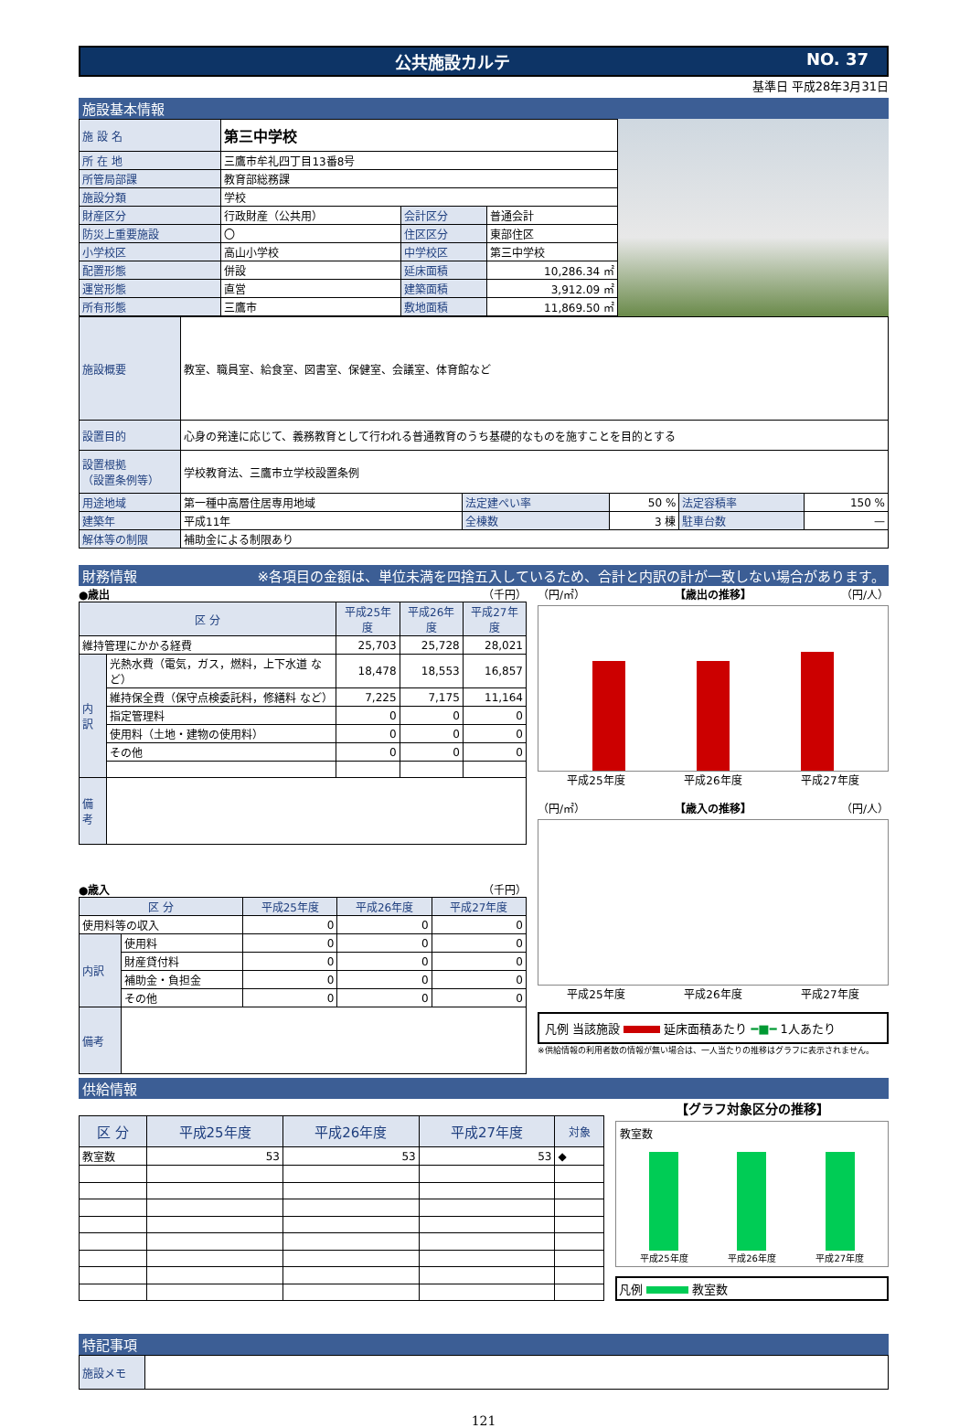公共施設カルテ NO. 37
基準日 平成28年3月31日
施設基本情報
| 施 設 名 | 第三中学校 | | |
| 所 在 地 | 三鷹市牟礼四丁目13番8号 | | |
| 所管局部課 | 教育部総務課 | | |
| 施設分類 | 学校 | | |
| 財産区分 | 行政財産（公共用） | 会計区分 | 普通会計 |
| 防災上重要施設 | 〇 | 住区区分 | 東部住区 |
| 小学校区 | 高山小学校 | 中学校区 | 第三中学校 |
| 配置形態 | 併設 | 延床面積 | 10,286.34 ㎡ |
| 運営形態 | 直営 | 建築面積 | 3,912.09 ㎡ |
| 所有形態 | 三鷹市 | 敷地面積 | 11,869.50 ㎡ |
| 施設概要 | 教室、職員室、給食室、図書室、保健室、会議室、体育館など | | | | |
| 設置目的 | 心身の発達に応じて、義務教育として行われる普通教育のうち基礎的なものを施すことを目的とする | | | | |
| 設置根拠 （設置条例等） | 学校教育法、三鷹市立学校設置条例 | | | | |
| 用途地域 | 第一種中高層住居専用地域 | 法定建ぺい率 | 50 % | 法定容積率 | 150 % |
| 建築年 | 平成11年 | 全棟数 | 3 棟 | 駐車台数 | — |
| 解体等の制限 | 補助金による制限あり | | | | |
財務情報 ※各項目の金額は、単位未満を四捨五入しているため、合計と内訳の計が一致しない場合があります。
●歳出 （千円）
| 区 分 | | 平成25年度 | 平成26年度 | 平成27年度 |
| --- | --- | --- | --- | --- |
| 維持管理にかかる経費 | | 25,703 | 25,728 | 28,021 |
| 内訳 | 光熱水費（電気，ガス，燃料，上下水道 など） | 18,478 | 18,553 | 16,857 |
| | 維持保全費（保守点検委託料，修繕料 など） | 7,225 | 7,175 | 11,164 |
| | 指定管理料 | 0 | 0 | 0 |
| | 使用料（土地・建物の使用料） | 0 | 0 | 0 |
| | その他 | 0 | 0 | 0 |
| 備考 | | | | |
●歳入 （千円）
| 区 分 | | 平成25年度 | 平成26年度 | 平成27年度 |
| --- | --- | --- | --- | --- |
| 使用料等の収入 | | 0 | 0 | 0 |
| 内訳 | 使用料 | 0 | 0 | 0 |
| | 財産貸付料 | 0 | 0 | 0 |
| | 補助金・負担金 | 0 | 0 | 0 |
| | その他 | 0 | 0 | 0 |
| 備考 | | | | |
（円/㎡） 【歳出の推移】 （円/人）
平成25年度 平成26年度 平成27年度
（円/㎡） 【歳入の推移】 （円/人）
平成25年度 平成26年度 平成27年度
凡例 当該施設 延床面積あたり ━■━ 1人あたり
※供給情報の利用者数の情報が無い場合は、一人当たりの推移はグラフに表示されません。
供給情報
| 区 分 | 平成25年度 | 平成26年度 | 平成27年度 | 対象 |
| --- | --- | --- | --- | --- |
| 教室数 | 53 | 53 | 53 | ◆ |
【グラフ対象区分の推移】
教室数
平成25年度 平成26年度 平成27年度
凡例 教室数
特記事項
| 施設メモ | |
121